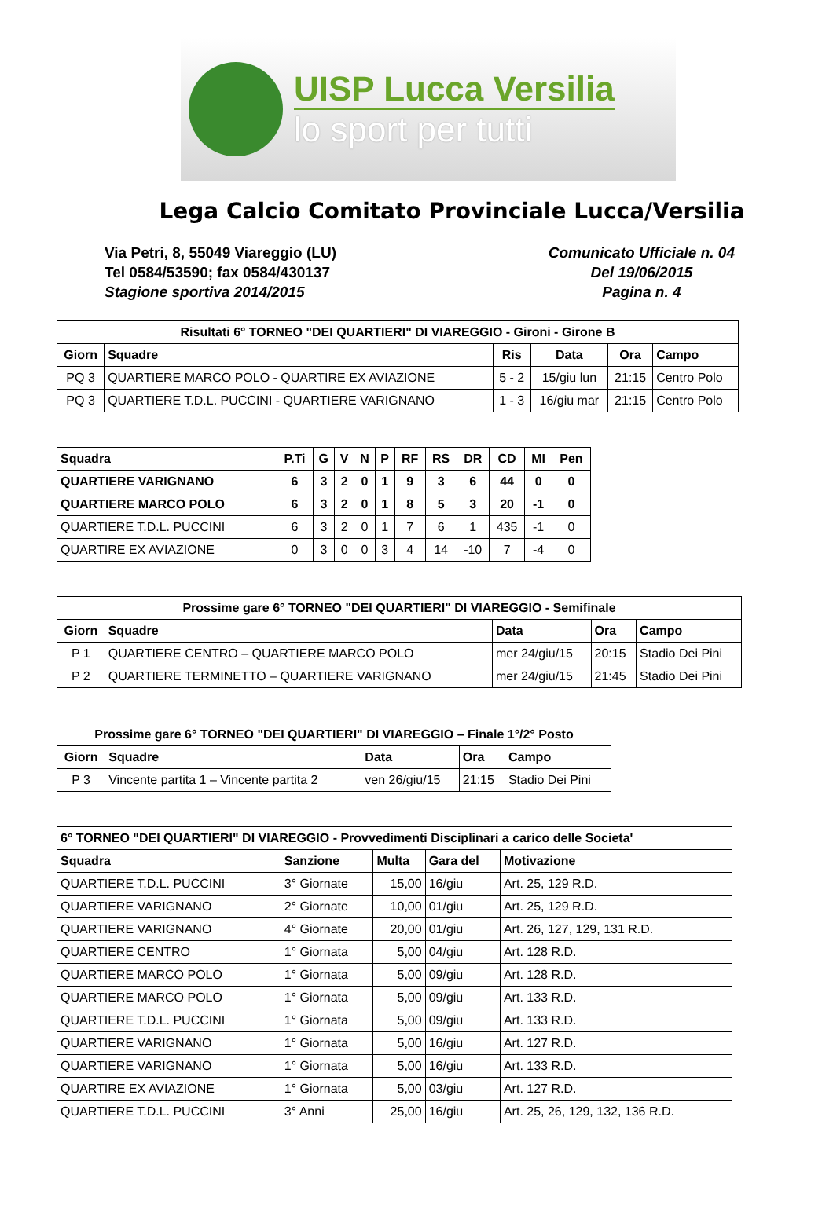UISP Lucca Versilia
lo sport per tutti
Lega Calcio Comitato Provinciale Lucca/Versilia
Via Petri, 8, 55049 Viareggio (LU)
Tel 0584/53590; fax 0584/430137
Stagione sportiva 2014/2015
Comunicato Ufficiale n. 04
Del 19/06/2015
Pagina n. 4
| Risultati 6° TORNEO "DEI QUARTIERI" DI VIAREGGIO - Gironi - Girone B | | | | | |
| --- | --- | --- | --- | --- | --- |
| Giorn | Squadre | Ris | Data | Ora | Campo |
| PQ 3 | QUARTIERE MARCO POLO - QUARTIRE EX AVIAZIONE | 5 - 2 | 15/giu lun | 21:15 | Centro Polo |
| PQ 3 | QUARTIERE T.D.L. PUCCINI - QUARTIERE VARIGNANO | 1 - 3 | 16/giu mar | 21:15 | Centro Polo |
| Squadra | P.Ti | G | V | N | P | RF | RS | DR | CD | MI | Pen |
| --- | --- | --- | --- | --- | --- | --- | --- | --- | --- | --- | --- |
| QUARTIERE VARIGNANO | 6 | 3 | 2 | 0 | 1 | 9 | 3 | 6 | 44 | 0 | 0 |
| QUARTIERE MARCO POLO | 6 | 3 | 2 | 0 | 1 | 8 | 5 | 3 | 20 | -1 | 0 |
| QUARTIERE T.D.L. PUCCINI | 6 | 3 | 2 | 0 | 1 | 7 | 6 | 1 | 435 | -1 | 0 |
| QUARTIRE EX AVIAZIONE | 0 | 3 | 0 | 0 | 3 | 4 | 14 | -10 | 7 | -4 | 0 |
| Prossime gare 6° TORNEO "DEI QUARTIERI" DI VIAREGGIO - Semifinale | | | | |
| --- | --- | --- | --- | --- |
| Giorn | Squadre | Data | Ora | Campo |
| P 1 | QUARTIERE CENTRO – QUARTIERE MARCO POLO | mer 24/giu/15 | 20:15 | Stadio Dei Pini |
| P 2 | QUARTIERE TERMINETTO – QUARTIERE VARIGNANO | mer 24/giu/15 | 21:45 | Stadio Dei Pini |
| Prossime gare 6° TORNEO "DEI QUARTIERI" DI VIAREGGIO – Finale 1°/2° Posto | | | | |
| --- | --- | --- | --- | --- |
| Giorn | Squadre | Data | Ora | Campo |
| P 3 | Vincente partita 1 – Vincente partita 2 | ven 26/giu/15 | 21:15 | Stadio Dei Pini |
| 6° TORNEO "DEI QUARTIERI" DI VIAREGGIO - Provvedimenti Disciplinari a carico delle Societa' | | | | |
| --- | --- | --- | --- | --- |
| Squadra | Sanzione | Multa | Gara del | Motivazione |
| QUARTIERE T.D.L. PUCCINI | 3° Giornate | 15,00 | 16/giu | Art. 25, 129 R.D. |
| QUARTIERE VARIGNANO | 2° Giornate | 10,00 | 01/giu | Art. 25, 129 R.D. |
| QUARTIERE VARIGNANO | 4° Giornate | 20,00 | 01/giu | Art. 26, 127, 129, 131 R.D. |
| QUARTIERE CENTRO | 1° Giornata | 5,00 | 04/giu | Art. 128 R.D. |
| QUARTIERE MARCO POLO | 1° Giornata | 5,00 | 09/giu | Art. 128 R.D. |
| QUARTIERE MARCO POLO | 1° Giornata | 5,00 | 09/giu | Art. 133 R.D. |
| QUARTIERE T.D.L. PUCCINI | 1° Giornata | 5,00 | 09/giu | Art. 133 R.D. |
| QUARTIERE VARIGNANO | 1° Giornata | 5,00 | 16/giu | Art. 127 R.D. |
| QUARTIERE VARIGNANO | 1° Giornata | 5,00 | 16/giu | Art. 133 R.D. |
| QUARTIRE EX AVIAZIONE | 1° Giornata | 5,00 | 03/giu | Art. 127 R.D. |
| QUARTIERE T.D.L. PUCCINI | 3° Anni | 25,00 | 16/giu | Art. 25, 26, 129, 132, 136 R.D. |